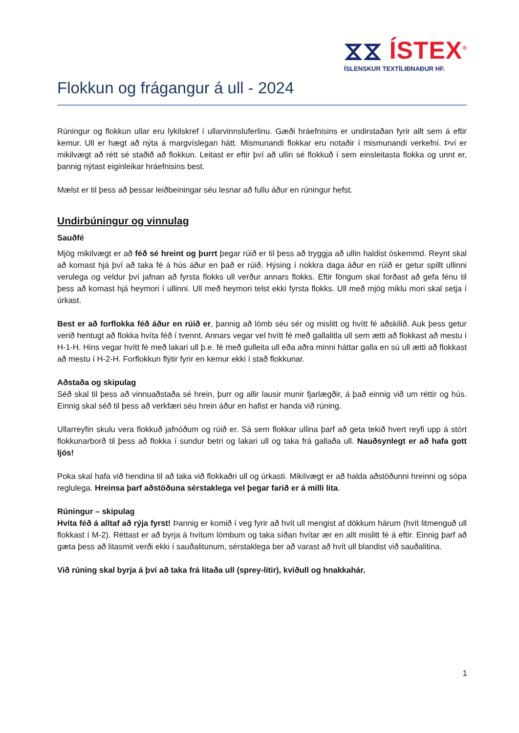⧖⧖ ÍSTEX<sup>®</sup>
ÍSLENSKUR TEXTÍLIÐNAÐUR HF.
Flokkun og frágangur á ull - 2024
Rúningur og flokkun ullar eru lykilskref í ullarvinnsluferlinu. Gæði hráefnisins er undirstaðan fyrir allt sem á eftir kemur. Ull er hægt að nýta á margvíslegan hátt. Mismunandi flokkar eru notaðir í mismunandi verkefni. Því er mikilvægt að rétt sé staðið að flokkun. Leitast er eftir því að ullin sé flokkuð í sem einsleitasta flokka og unnt er, þannig nýtast eiginleikar hráefnisins best.
Mælst er til þess að þessar leiðbeiningar séu lesnar að fullu áður en rúningur hefst.
Undirbúningur og vinnulag
Sauðfé
Mjög mikilvægt er að féð sé hreint og þurrt þegar rúið er til þess að tryggja að ullin haldist óskemmd. Reynt skal að komast hjá því að taka fé á hús áður en það er rúið. Hýsing í nokkra daga áður en rúið er getur spillt ullinni verulega og veldur því jafnan að fyrsta flokks ull verður annars flokks. Eftir föngum skal forðast að gefa fénu til þess að komast hjá heymori í ullinni. Ull með heymori telst ekki fyrsta flokks. Ull með mjög miklu mori skal setja í úrkast.
Best er að forflokka féð áður en rúið er, þannig að lömb séu sér og mislitt og hvítt fé aðskilið. Auk þess getur verið hentugt að flokka hvíta féð í tvennt. Annars vegar vel hvítt fé með gallalitla ull sem ætti að flokkast að mestu í H-1-H. Hins vegar hvítt fé með lakari ull þ.e. fé með gulleita ull eða aðra minni háttar galla en sú ull ætti að flokkast að mestu í H-2-H. Forflokkun flýtir fyrir en kemur ekki í stað flokkunar.
Aðstaða og skipulag
Séð skal til þess að vinnuaðstaða sé hrein, þurr og allir lausir munir fjarlægðir, á það einnig við um réttir og hús. Einnig skal séð til þess að verkfæri séu hrein áður en hafist er handa við rúning.
Ullarreyfin skulu vera flokkuð jafnóðum og rúið er. Sá sem flokkar ullina þarf að geta tekið hvert reyfi upp á stórt flokkunarborð til þess að flokka í sundur betri og lakari ull og taka frá gallaða ull. Nauðsynlegt er að hafa gott ljós!
Poka skal hafa við hendina til að taka við flokkaðri ull og úrkasti. Mikilvægt er að halda aðstöðunni hreinni og sópa reglulega. Hreinsa þarf aðstöðuna sérstaklega vel þegar farið er á milli lita.
Rúningur – skipulag
Hvíta féð á alltaf að rýja fyrst! Þannig er komið í veg fyrir að hvít ull mengist af dökkum hárum (hvít litmenguð ull flokkast í M-2). Réttast er að byrja á hvítum lömbum og taka síðan hvítar ær en allt mislitt fé á eftir. Einnig þarf að gæta þess að litasmit verði ekki í sauðalitunum, sérstaklega ber að varast að hvít ull blandist við sauðalitina.
Við rúning skal byrja á því að taka frá litaða ull (sprey-litir), kviðull og hnakkahár.
1